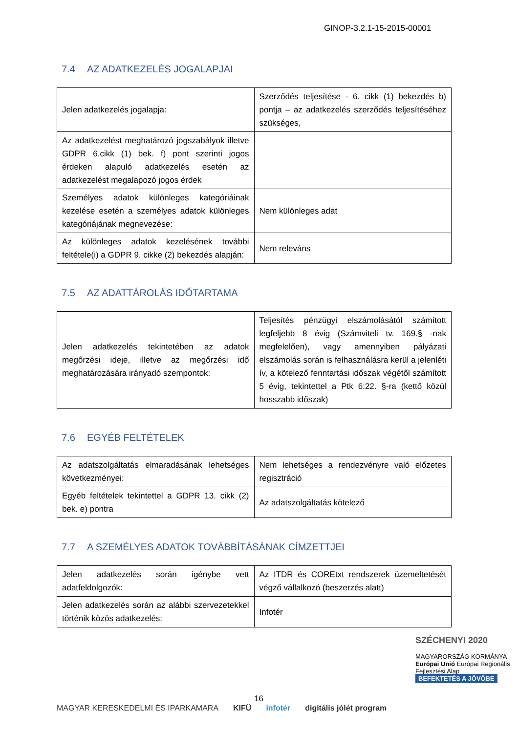GINOP-3.2.1-15-2015-00001
7.4 AZ ADATKEZELÉS JOGALAPJAI
| Jelen adatkezelés jogalapja: | Szerződés teljesítése - 6. cikk (1) bekezdés b) pontja – az adatkezelés szerződés teljesítéséhez szükséges, |
| Az adatkezelést meghatározó jogszabályok illetve GDPR 6.cikk (1) bek. f) pont szerinti jogos érdeken alapuló adatkezelés esetén az adatkezelést megalapozó jogos érdek | |
| Személyes adatok különleges kategóriáinak kezelése esetén a személyes adatok különleges kategóriájának megnevezése: | Nem különleges adat |
| Az különleges adatok kezelésének további feltétele(i) a GDPR 9. cikke (2) bekezdés alapján: | Nem releváns |
7.5 AZ ADATTÁROLÁS IDŐTARTAMA
| Jelen adatkezelés tekintetében az adatok megőrzési ideje, illetve az megőrzési idő meghatározására irányadó szempontok: | Teljesítés pénzügyi elszámolásától számított legfeljebb 8 évig (Számviteli tv. 169.§ -nak megfelelően), vagy amennyiben pályázati elszámolás során is felhasználásra kerül a jelenléti ív, a kötelező fenntartási időszak végétől számított 5 évig, tekintettel a Ptk 6:22. §-ra (kettő közül hosszabb időszak) |
7.6 EGYÉB FELTÉTELEK
| Az adatszolgáltatás elmaradásának lehetséges következményei: | Nem lehetséges a rendezvényre való előzetes regisztráció |
| Egyéb feltételek tekintettel a GDPR 13. cikk (2) bek. e) pontra | Az adatszolgáltatás kötelező |
7.7 A SZEMÉLYES ADATOK TOVÁBBÍTÁSÁNAK CÍMZETTJEI
| Jelen adatkezelés során igénybe vett adatfeldolgozók: | Az ITDR és COREtxt rendszerek üzemeltetését végző vállalkozó (beszerzés alatt) |
| Jelen adatkezelés során az alábbi szervezetekkel történik közös adatkezelés: | Infotér |
SZÉCHENYI 2020
MAGYARORSZÁG KORMÁNYA Európai Unió Európai Regionális Fejlesztési Alap
BEFEKTETÉS A JÖVŐBE
16
MAGYAR KERESKEDELMI ÉS IPARKAMARA KIFÜ infotér digitális jólét program